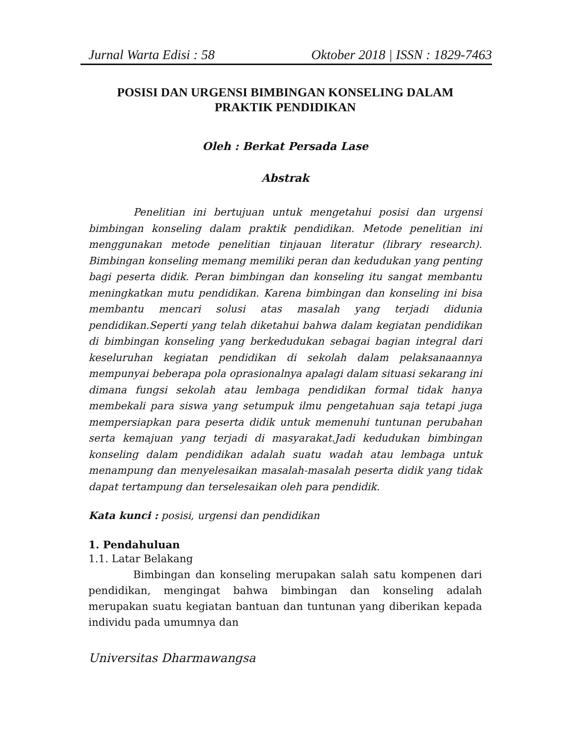Jurnal Warta Edisi : 58 Oktober 2018 | ISSN : 1829-7463
POSISI DAN URGENSI BIMBINGAN KONSELING DALAM
PRAKTIK PENDIDIKAN
Oleh : Berkat Persada Lase
Abstrak
Penelitian ini bertujuan untuk mengetahui posisi dan urgensi bimbingan konseling dalam praktik pendidikan. Metode penelitian ini menggunakan metode penelitian tinjauan literatur (library research). Bimbingan konseling memang memiliki peran dan kedudukan yang penting bagi peserta didik. Peran bimbingan dan konseling itu sangat membantu meningkatkan mutu pendidikan. Karena bimbingan dan konseling ini bisa membantu mencari solusi atas masalah yang terjadi didunia pendidikan.Seperti yang telah diketahui bahwa dalam kegiatan pendidikan di bimbingan konseling yang berkedudukan sebagai bagian integral dari keseluruhan kegiatan pendidikan di sekolah dalam pelaksanaannya mempunyai beberapa pola oprasionalnya apalagi dalam situasi sekarang ini dimana fungsi sekolah atau lembaga pendidikan formal tidak hanya membekali para siswa yang setumpuk ilmu pengetahuan saja tetapi juga mempersiapkan para peserta didik untuk memenuhi tuntunan perubahan serta kemajuan yang terjadi di masyarakat.Jadi kedudukan bimbingan konseling dalam pendidikan adalah suatu wadah atau lembaga untuk menampung dan menyelesaikan masalah-masalah peserta didik yang tidak dapat tertampung dan terselesaikan oleh para pendidik.
Kata kunci : posisi, urgensi dan pendidikan
1. Pendahuluan
1.1. Latar Belakang
Bimbingan dan konseling merupakan salah satu kompenen dari pendidikan, mengingat bahwa bimbingan dan konseling adalah merupakan suatu kegiatan bantuan dan tuntunan yang diberikan kepada individu pada umumnya dan
Universitas Dharmawangsa